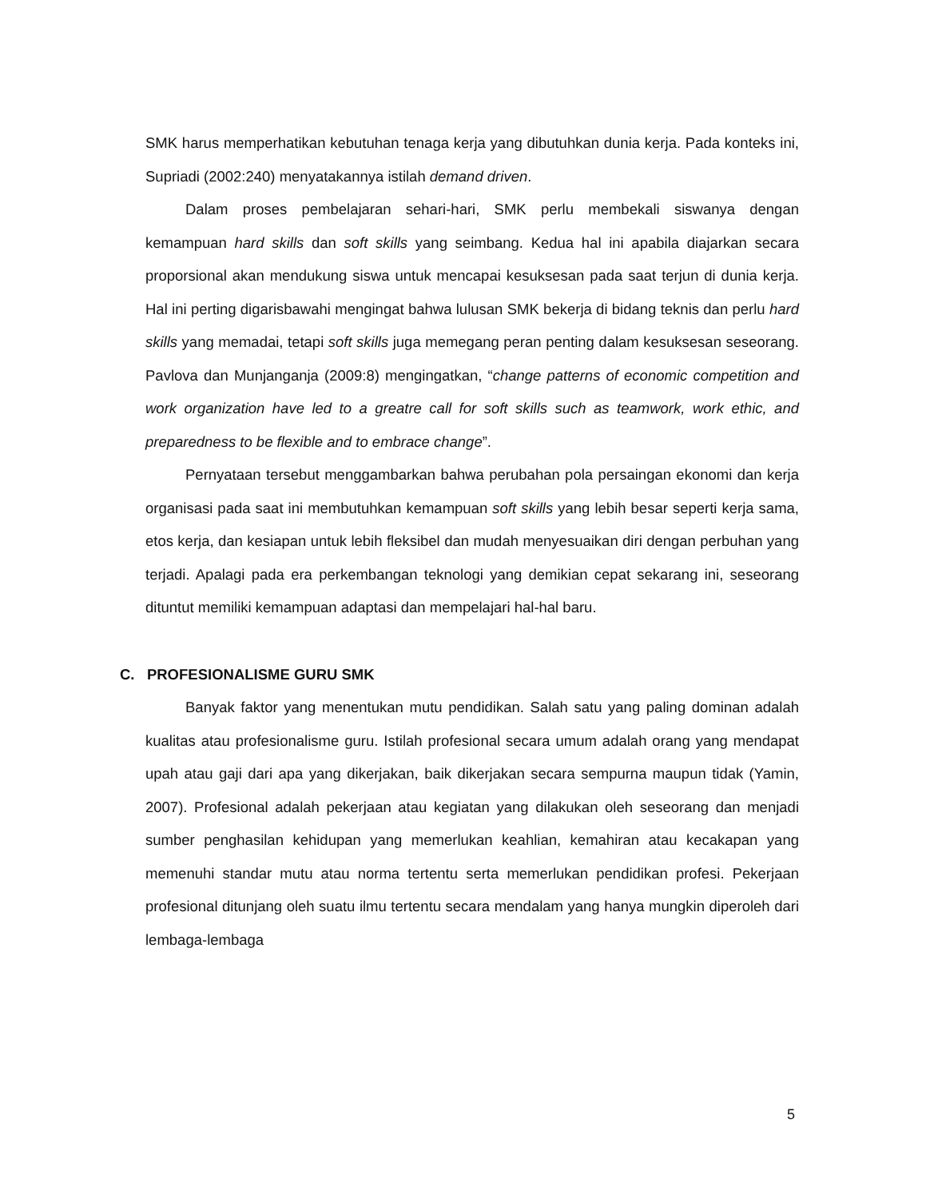SMK harus memperhatikan kebutuhan tenaga kerja yang dibutuhkan dunia kerja. Pada konteks ini, Supriadi (2002:240) menyatakannya istilah demand driven.
Dalam proses pembelajaran sehari-hari, SMK perlu membekali siswanya dengan kemampuan hard skills dan soft skills yang seimbang. Kedua hal ini apabila diajarkan secara proporsional akan mendukung siswa untuk mencapai kesuksesan pada saat terjun di dunia kerja. Hal ini perting digarisbawahi mengingat bahwa lulusan SMK bekerja di bidang teknis dan perlu hard skills yang memadai, tetapi soft skills juga memegang peran penting dalam kesuksesan seseorang. Pavlova dan Munjanganja (2009:8) mengingatkan, “change patterns of economic competition and work organization have led to a greatre call for soft skills such as teamwork, work ethic, and preparedness to be flexible and to embrace change”.
Pernyataan tersebut menggambarkan bahwa perubahan pola persaingan ekonomi dan kerja organisasi pada saat ini membutuhkan kemampuan soft skills yang lebih besar seperti kerja sama, etos kerja, dan kesiapan untuk lebih fleksibel dan mudah menyesuaikan diri dengan perbuhan yang terjadi. Apalagi pada era perkembangan teknologi yang demikian cepat sekarang ini, seseorang dituntut memiliki kemampuan adaptasi dan mempelajari hal-hal baru.
C. PROFESIONALISME GURU SMK
Banyak faktor yang menentukan mutu pendidikan. Salah satu yang paling dominan adalah kualitas atau profesionalisme guru. Istilah profesional secara umum adalah orang yang mendapat upah atau gaji dari apa yang dikerjakan, baik dikerjakan secara sempurna maupun tidak (Yamin, 2007). Profesional adalah pekerjaan atau kegiatan yang dilakukan oleh seseorang dan menjadi sumber penghasilan kehidupan yang memerlukan keahlian, kemahiran atau kecakapan yang memenuhi standar mutu atau norma tertentu serta memerlukan pendidikan profesi. Pekerjaan profesional ditunjang oleh suatu ilmu tertentu secara mendalam yang hanya mungkin diperoleh dari lembaga-lembaga
5